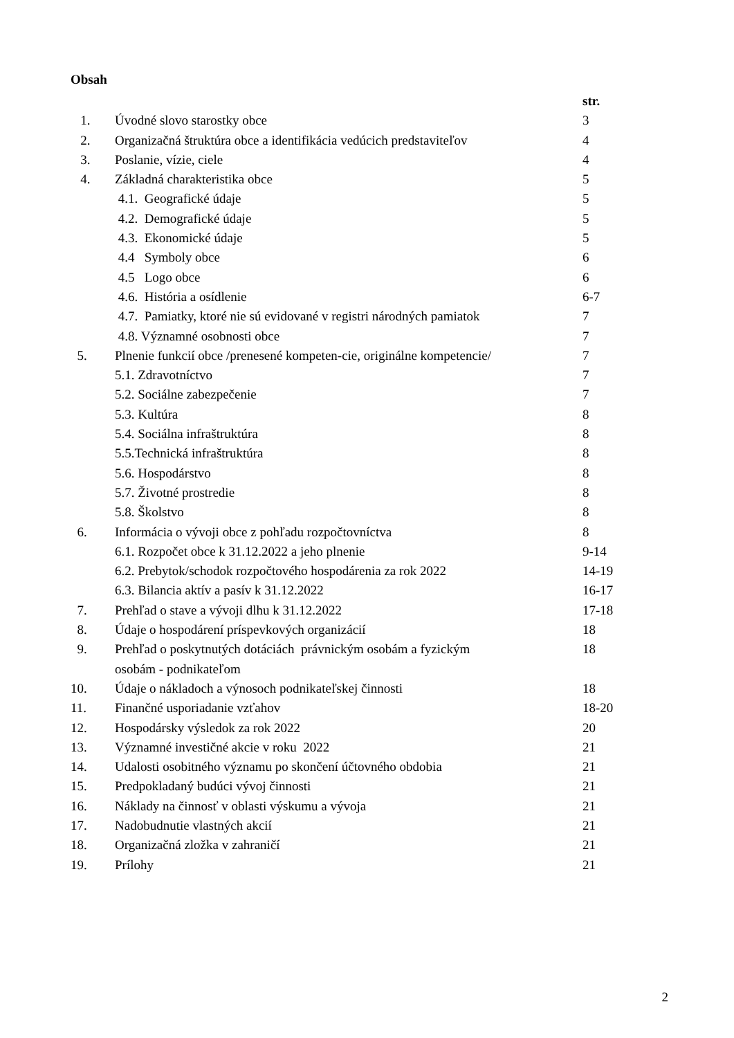Obsah
str.
1. Úvodné slovo starostky obce 3
2. Organizačná štruktúra obce a identifikácia vedúcich predstaviteľov 4
3. Poslanie, vízie, ciele 4
4. Základná charakteristika obce 5
4.1. Geografické údaje 5
4.2. Demografické údaje 5
4.3. Ekonomické údaje 5
4.4 Symboly obce 6
4.5 Logo obce 6
4.6. História a osídlenie 6-7
4.7. Pamiatky, ktoré nie sú evidované v registri národných pamiatok 7
4.8. Významné osobnosti obce 7
5. Plnenie funkcií obce /prenesené kompeten-cie, originálne kompetencie/ 7
5.1. Zdravotníctvo 7
5.2. Sociálne zabezpečenie 7
5.3. Kultúra 8
5.4. Sociálna infraštruktúra 8
5.5.Technická infraštruktúra 8
5.6. Hospodárstvo 8
5.7. Životné prostredie 8
5.8. Školstvo 8
6. Informácia o vývoji obce z pohľadu rozpočtovníctva 8
6.1. Rozpočet obce k 31.12.2022 a jeho plnenie 9-14
6.2. Prebytok/schodok rozpočtového hospodárenia za rok 2022 14-19
6.3. Bilancia aktív a pasív k 31.12.2022 16-17
7. Prehľad o stave a vývoji dlhu k 31.12.2022 17-18
8. Údaje o hospodárení príspevkových organizácií 18
9. Prehľad o poskytnutých dotáciách právnickým osobám a fyzickým 18
osobám - podnikateľom
10. Údaje o nákladoch a výnosoch podnikateľskej činnosti 18
11. Finančné usporiadanie vzťahov 18-20
12. Hospodársky výsledok za rok 2022 20
13. Významné investičné akcie v roku 2022 21
14. Udalosti osobitného významu po skončení účtovného obdobia 21
15. Predpokladaný budúci vývoj činnosti 21
16. Náklady na činnosť v oblasti výskumu a vývoja 21
17. Nadobudnutie vlastných akcií 21
18. Organizačná zložka v zahraničí 21
19. Prílohy 21
2